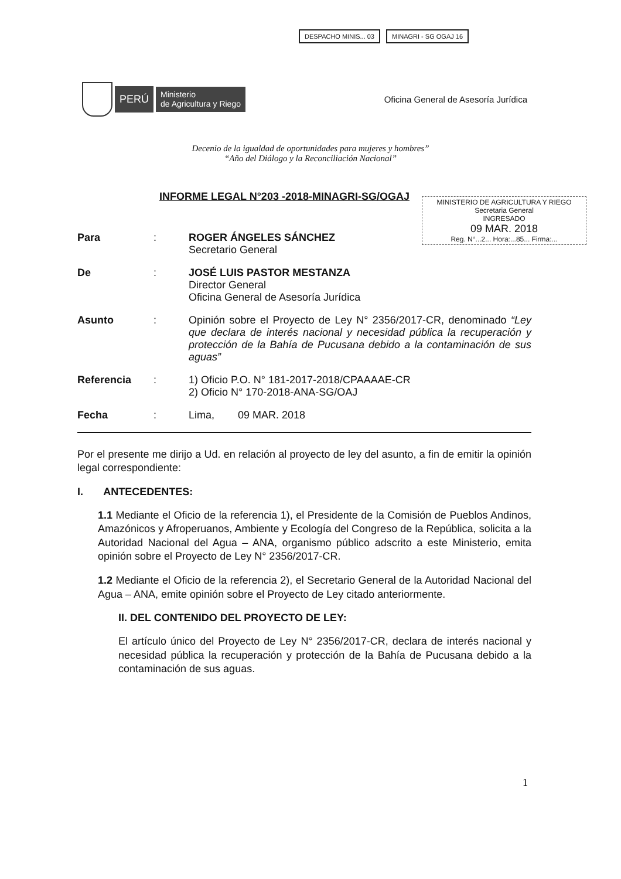DESPACHO MINIS... 03 MINAGRI - SG OGAJ 16
PERÚ
Ministerio
de Agricultura y Riego
Oficina General de Asesoría Jurídica
Decenio de la igualdad de oportunidades para mujeres y hombres”
“Año del Diálogo y la Reconciliación Nacional”
INFORME LEGAL N°203 -2018-MINAGRI-SG/OGAJ
MINISTERIO DE AGRICULTURA Y RIEGO
Secretaria General
INGRESADO
09 MAR. 2018
Reg. N°...2... Hora:...85... Firma:...
Para : ROGER ÁNGELES SÁNCHEZ
Secretario General
De : JOSÉ LUIS PASTOR MESTANZA
Director General
Oficina General de Asesoría Jurídica
Asunto : Opinión sobre el Proyecto de Ley N° 2356/2017-CR, denominado “Ley que declara de interés nacional y necesidad pública la recuperación y protección de la Bahía de Pucusana debido a la contaminación de sus aguas”
Referencia : 1) Oficio P.O. N° 181-2017-2018/CPAAAAE-CR
2) Oficio N° 170-2018-ANA-SG/OAJ
Fecha : Lima, 09 MAR. 2018
Por el presente me dirijo a Ud. en relación al proyecto de ley del asunto, a fin de emitir la opinión legal correspondiente:
I. ANTECEDENTES:
1.1 Mediante el Oficio de la referencia 1), el Presidente de la Comisión de Pueblos Andinos, Amazónicos y Afroperuanos, Ambiente y Ecología del Congreso de la República, solicita a la Autoridad Nacional del Agua – ANA, organismo público adscrito a este Ministerio, emita opinión sobre el Proyecto de Ley N° 2356/2017-CR.
1.2 Mediante el Oficio de la referencia 2), el Secretario General de la Autoridad Nacional del Agua – ANA, emite opinión sobre el Proyecto de Ley citado anteriormente.
II. DEL CONTENIDO DEL PROYECTO DE LEY:
El artículo único del Proyecto de Ley N° 2356/2017-CR, declara de interés nacional y necesidad pública la recuperación y protección de la Bahía de Pucusana debido a la contaminación de sus aguas.
1